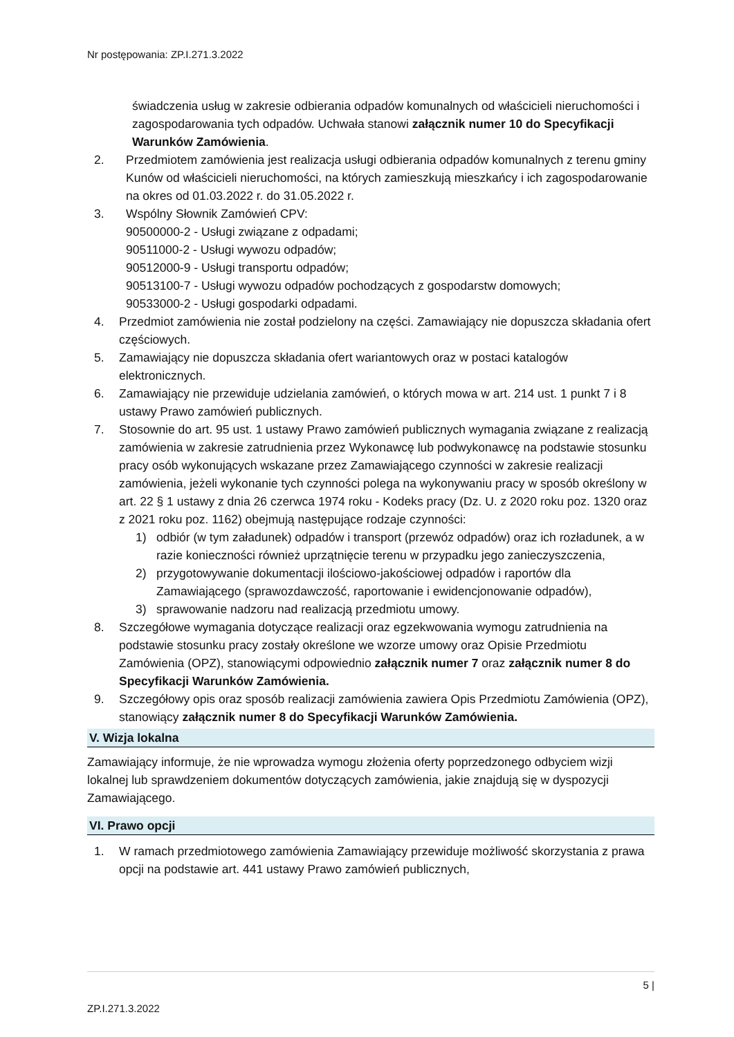Nr postępowania: ZP.I.271.3.2022
świadczenia usług w zakresie odbierania odpadów komunalnych od właścicieli nieruchomości i zagospodarowania tych odpadów. Uchwała stanowi załącznik numer 10 do Specyfikacji Warunków Zamówienia.
2. Przedmiotem zamówienia jest realizacja usługi odbierania odpadów komunalnych z terenu gminy Kunów od właścicieli nieruchomości, na których zamieszkują mieszkańcy i ich zagospodarowanie na okres od 01.03.2022 r. do 31.05.2022 r.
3. Wspólny Słownik Zamówień CPV:
90500000-2 - Usługi związane z odpadami;
90511000-2 - Usługi wywozu odpadów;
90512000-9 - Usługi transportu odpadów;
90513100-7 - Usługi wywozu odpadów pochodzących z gospodarstw domowych;
90533000-2 - Usługi gospodarki odpadami.
4. Przedmiot zamówienia nie został podzielony na części. Zamawiający nie dopuszcza składania ofert częściowych.
5. Zamawiający nie dopuszcza składania ofert wariantowych oraz w postaci katalogów elektronicznych.
6. Zamawiający nie przewiduje udzielania zamówień, o których mowa w art. 214 ust. 1 punkt 7 i 8 ustawy Prawo zamówień publicznych.
7. Stosownie do art. 95 ust. 1 ustawy Prawo zamówień publicznych wymagania związane z realizacją zamówienia w zakresie zatrudnienia przez Wykonawcę lub podwykonawcę na podstawie stosunku pracy osób wykonujących wskazane przez Zamawiającego czynności w zakresie realizacji zamówienia, jeżeli wykonanie tych czynności polega na wykonywaniu pracy w sposób określony w art. 22 § 1 ustawy z dnia 26 czerwca 1974 roku - Kodeks pracy (Dz. U. z 2020 roku poz. 1320 oraz z 2021 roku poz. 1162) obejmują następujące rodzaje czynności:
1) odbiór (w tym załadunek) odpadów i transport (przewóz odpadów) oraz ich rozładunek, a w razie konieczności również uprzątnięcie terenu w przypadku jego zanieczyszczenia,
2) przygotowywanie dokumentacji ilościowo-jakościowej odpadów i raportów dla Zamawiającego (sprawozdawczość, raportowanie i ewidencjonowanie odpadów),
3) sprawowanie nadzoru nad realizacją przedmiotu umowy.
8. Szczegółowe wymagania dotyczące realizacji oraz egzekwowania wymogu zatrudnienia na podstawie stosunku pracy zostały określone we wzorze umowy oraz Opisie Przedmiotu Zamówienia (OPZ), stanowiącymi odpowiednio załącznik numer 7 oraz załącznik numer 8 do Specyfikacji Warunków Zamówienia.
9. Szczegółowy opis oraz sposób realizacji zamówienia zawiera Opis Przedmiotu Zamówienia (OPZ), stanowiący załącznik numer 8 do Specyfikacji Warunków Zamówienia.
V. Wizja lokalna
Zamawiający informuje, że nie wprowadza wymogu złożenia oferty poprzedzonego odbyciem wizji lokalnej lub sprawdzeniem dokumentów dotyczących zamówienia, jakie znajdują się w dyspozycji Zamawiającego.
VI. Prawo opcji
1. W ramach przedmiotowego zamówienia Zamawiający przewiduje możliwość skorzystania z prawa opcji na podstawie art. 441 ustawy Prawo zamówień publicznych,
5 |
ZP.I.271.3.2022